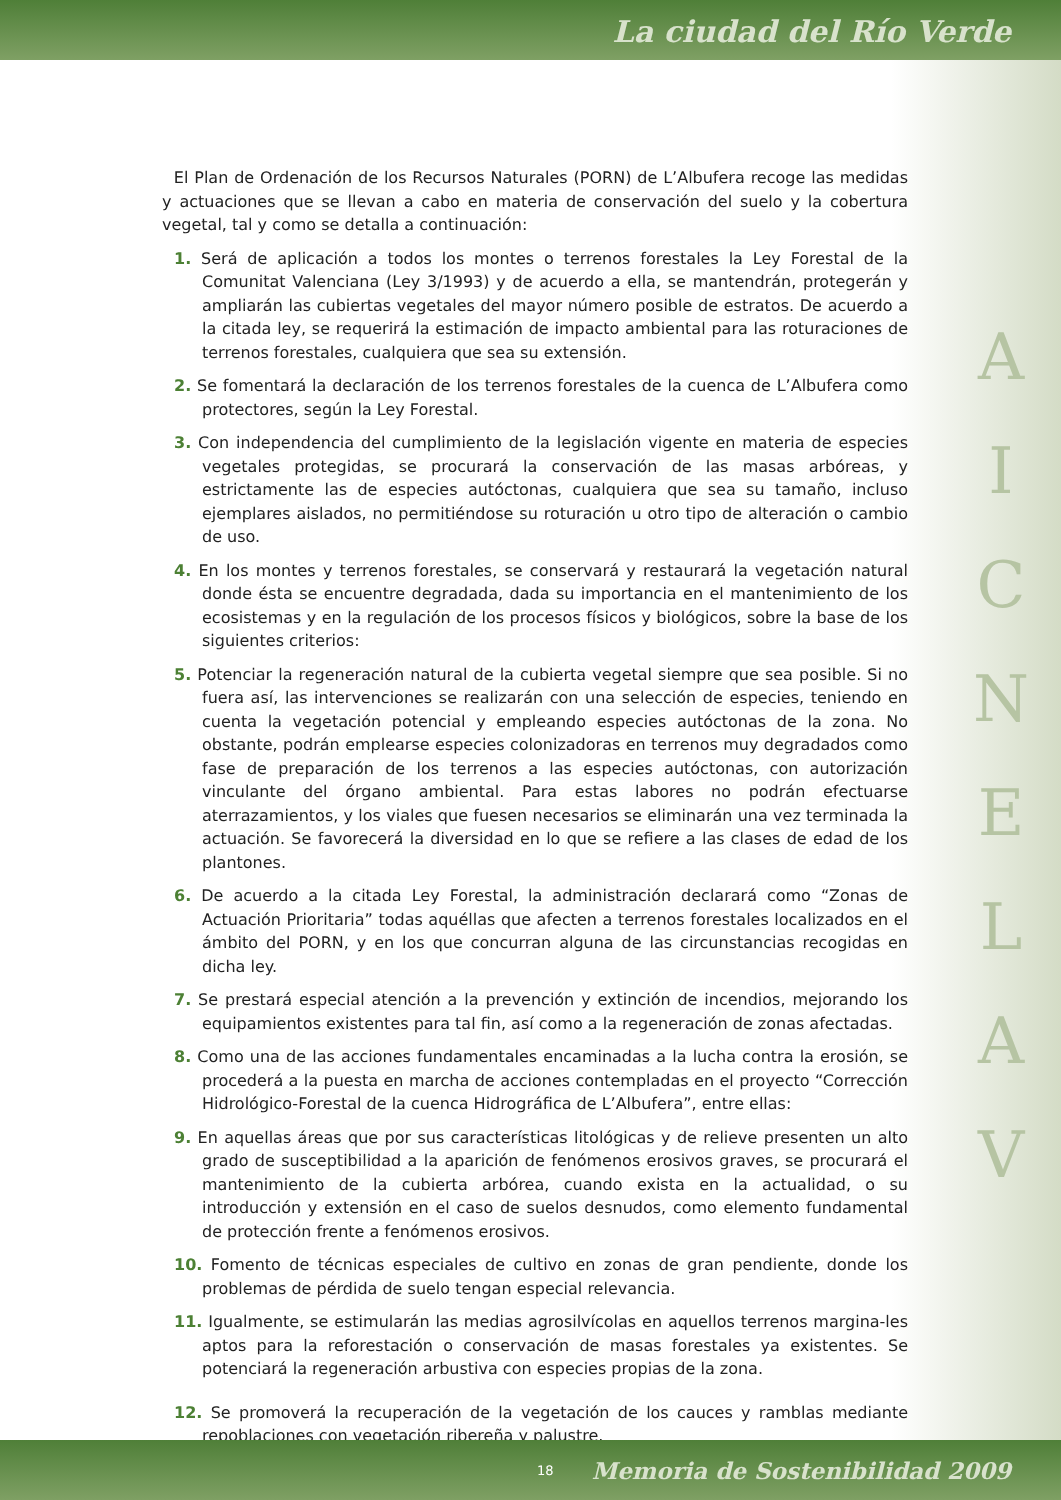La ciudad del Río Verde
El Plan de Ordenación de los Recursos Naturales (PORN) de L’Albufera recoge las medidas y actuaciones que se llevan a cabo en materia de conservación del suelo y la cobertura vegetal, tal y como se detalla a continuación:
1. Será de aplicación a todos los montes o terrenos forestales la Ley Forestal de la Comunitat Valenciana (Ley 3/1993) y de acuerdo a ella, se mantendrán, protegerán y ampliarán las cubiertas vegetales del mayor número posible de estratos. De acuerdo a la citada ley, se requerirá la estimación de impacto ambiental para las roturaciones de terrenos forestales, cualquiera que sea su extensión.
2. Se fomentará la declaración de los terrenos forestales de la cuenca de L’Albufera como protectores, según la Ley Forestal.
3. Con independencia del cumplimiento de la legislación vigente en materia de especies vegetales protegidas, se procurará la conservación de las masas arbóreas, y estrictamente las de especies autóctonas, cualquiera que sea su tamaño, incluso ejemplares aislados, no permitiéndose su roturación u otro tipo de alteración o cambio de uso.
4. En los montes y terrenos forestales, se conservará y restaurará la vegetación natural donde ésta se encuentre degradada, dada su importancia en el mantenimiento de los ecosistemas y en la regulación de los procesos físicos y biológicos, sobre la base de los siguientes criterios:
5. Potenciar la regeneración natural de la cubierta vegetal siempre que sea posible. Si no fuera así, las intervenciones se realizarán con una selección de especies, teniendo en cuenta la vegetación potencial y empleando especies autóctonas de la zona. No obstante, podrán emplearse especies colonizadoras en terrenos muy degradados como fase de preparación de los terrenos a las especies autóctonas, con autorización vinculante del órgano ambiental. Para estas labores no podrán efectuarse aterrazamientos, y los viales que fuesen necesarios se eliminarán una vez terminada la actuación. Se favorecerá la diversidad en lo que se refiere a las clases de edad de los plantones.
6. De acuerdo a la citada Ley Forestal, la administración declarará como “Zonas de Actuación Prioritaria” todas aquéllas que afecten a terrenos forestales localizados en el ámbito del PORN, y en los que concurran alguna de las circunstancias recogidas en dicha ley.
7. Se prestará especial atención a la prevención y extinción de incendios, mejorando los equipamientos existentes para tal fin, así como a la regeneración de zonas afectadas.
8. Como una de las acciones fundamentales encaminadas a la lucha contra la erosión, se procederá a la puesta en marcha de acciones contempladas en el proyecto “Corrección Hidrológico-Forestal de la cuenca Hidrográfica de L’Albufera”, entre ellas:
9. En aquellas áreas que por sus características litológicas y de relieve presenten un alto grado de susceptibilidad a la aparición de fenómenos erosivos graves, se procurará el mantenimiento de la cubierta arbórea, cuando exista en la actualidad, o su introducción y extensión en el caso de suelos desnudos, como elemento fundamental de protección frente a fenómenos erosivos.
10. Fomento de técnicas especiales de cultivo en zonas de gran pendiente, donde los problemas de pérdida de suelo tengan especial relevancia.
11. Igualmente, se estimularán las medias agrosilvícolas en aquellos terrenos margina-les aptos para la reforestación o conservación de masas forestales ya existentes. Se potenciará la regeneración arbustiva con especies propias de la zona.
12. Se promoverá la recuperación de la vegetación de los cauces y ramblas mediante repoblaciones con vegetación ribereña y palustre.
A
I
C
N
E
L
A
V
18
Memoria de Sostenibilidad 2009